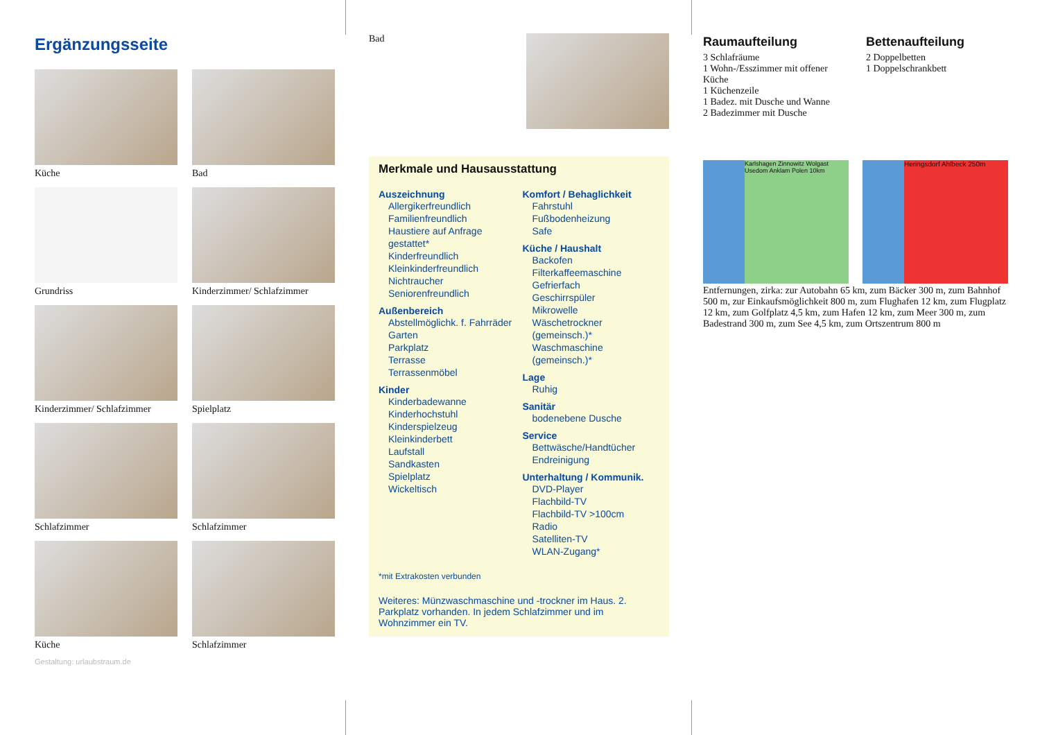Ergänzungsseite
Küche
Bad
Grundriss
Kinderzimmer/ Schlafzimmer
Kinderzimmer/ Schlafzimmer
Spielplatz
Schlafzimmer
Schlafzimmer
Küche
Schlafzimmer
Gestaltung: urlaubstraum.de
Bad
Merkmale und Hausausstattung
Auszeichnung
Allergikerfreundlich
Familienfreundlich
Haustiere auf Anfrage gestattet*
Kinderfreundlich
Kleinkinderfreundlich
Nichtraucher
Seniorenfreundlich
Außenbereich
Abstellmöglichk. f. Fahrräder
Garten
Parkplatz
Terrasse
Terrassenmöbel
Kinder
Kinderbadewanne
Kinderhochstuhl
Kinderspielzeug
Kleinkinderbett
Laufstall
Sandkasten
Spielplatz
Wickeltisch
Komfort / Behaglichkeit
Fahrstuhl
Fußbodenheizung
Safe
Küche / Haushalt
Backofen
Filterkaffeemaschine
Gefrierfach
Geschirrspüler
Mikrowelle
Wäschetrockner (gemeinsch.)*
Waschmaschine (gemeinsch.)*
Lage
Ruhig
Sanitär
bodenebene Dusche
Service
Bettwäsche/Handtücher
Endreinigung
Unterhaltung / Kommunik.
DVD-Player
Flachbild-TV
Flachbild-TV >100cm
Radio
Satelliten-TV
WLAN-Zugang*
*mit Extrakosten verbunden
Weiteres: Münzwaschmaschine und -trockner im Haus. 2. Parkplatz vorhanden. In jedem Schlafzimmer und im Wohnzimmer ein TV.
Raumaufteilung
3 Schlafräume
1 Wohn-/Esszimmer mit offener Küche
1 Küchenzeile
1 Badez. mit Dusche und Wanne
2 Badezimmer mit Dusche
Bettenaufteilung
2 Doppelbetten
1 Doppelschrankbett
Karlshagen Zinnowitz Wolgast Usedom Anklam Polen 10km
Heringsdorf Ahlbeck 250m
Entfernungen, zirka: zur Autobahn 65 km, zum Bäcker 300 m, zum Bahnhof 500 m, zur Einkaufsmöglichkeit 800 m, zum Flughafen 12 km, zum Flugplatz 12 km, zum Golfplatz 4,5 km, zum Hafen 12 km, zum Meer 300 m, zum Badestrand 300 m, zum See 4,5 km, zum Ortszentrum 800 m